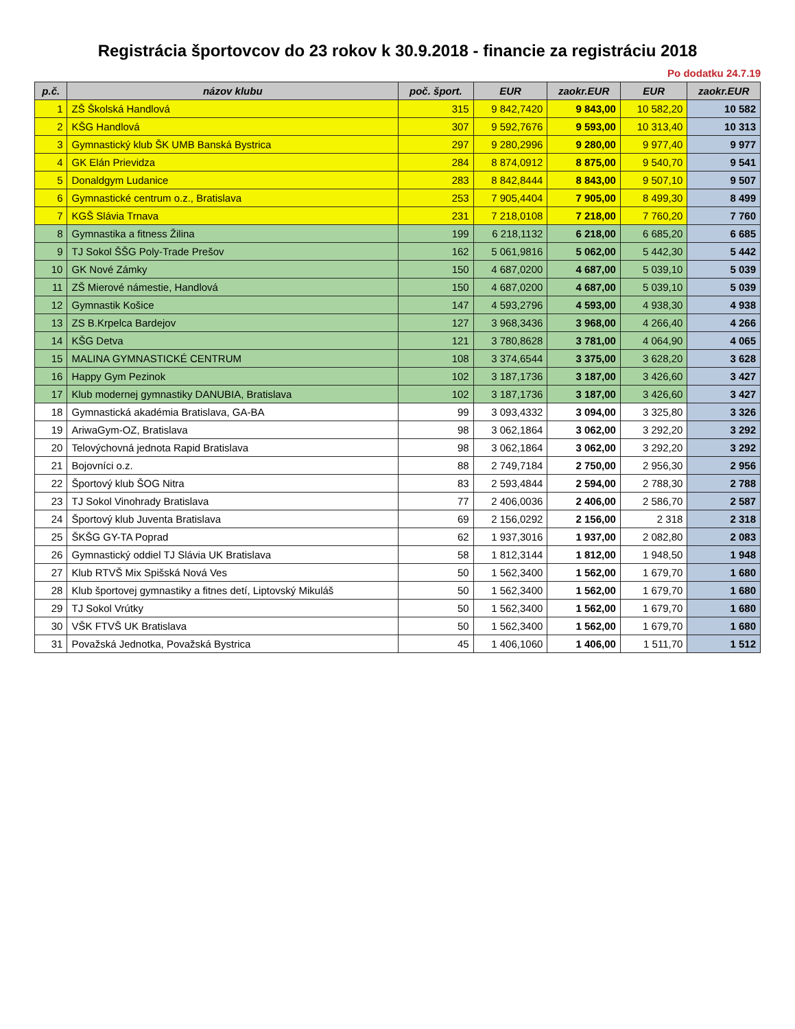Registrácia športovcov do 23 rokov k 30.9.2018 - financie za registráciu 2018
Po dodatku 24.7.19
| p.č. | názov klubu | poč. šport. | EUR | zaokr.EUR | EUR | zaokr.EUR |
| --- | --- | --- | --- | --- | --- | --- |
| 1 | ZŠ Školská Handlová | 315 | 9 842,7420 | 9 843,00 | 10 582,20 | 10 582 |
| 2 | KŠG Handlová | 307 | 9 592,7676 | 9 593,00 | 10 313,40 | 10 313 |
| 3 | Gymnastický klub ŠK UMB Banská Bystrica | 297 | 9 280,2996 | 9 280,00 | 9 977,40 | 9 977 |
| 4 | GK Elán Prievidza | 284 | 8 874,0912 | 8 875,00 | 9 540,70 | 9 541 |
| 5 | Donaldgym Ludanice | 283 | 8 842,8444 | 8 843,00 | 9 507,10 | 9 507 |
| 6 | Gymnastické centrum o.z., Bratislava | 253 | 7 905,4404 | 7 905,00 | 8 499,30 | 8 499 |
| 7 | KGŠ Slávia Trnava | 231 | 7 218,0108 | 7 218,00 | 7 760,20 | 7 760 |
| 8 | Gymnastika a fitness Žilina | 199 | 6 218,1132 | 6 218,00 | 6 685,20 | 6 685 |
| 9 | TJ Sokol ŠŠG Poly-Trade Prešov | 162 | 5 061,9816 | 5 062,00 | 5 442,30 | 5 442 |
| 10 | GK Nové Zámky | 150 | 4 687,0200 | 4 687,00 | 5 039,10 | 5 039 |
| 11 | ZŠ Mierové námestie, Handlová | 150 | 4 687,0200 | 4 687,00 | 5 039,10 | 5 039 |
| 12 | Gymnastik Košice | 147 | 4 593,2796 | 4 593,00 | 4 938,30 | 4 938 |
| 13 | ZS B.Krpelca Bardejov | 127 | 3 968,3436 | 3 968,00 | 4 266,40 | 4 266 |
| 14 | KŠG Detva | 121 | 3 780,8628 | 3 781,00 | 4 064,90 | 4 065 |
| 15 | MALINA GYMNASTICKÉ CENTRUM | 108 | 3 374,6544 | 3 375,00 | 3 628,20 | 3 628 |
| 16 | Happy Gym Pezinok | 102 | 3 187,1736 | 3 187,00 | 3 426,60 | 3 427 |
| 17 | Klub modernej gymnastiky DANUBIA, Bratislava | 102 | 3 187,1736 | 3 187,00 | 3 426,60 | 3 427 |
| 18 | Gymnastická akadémia Bratislava, GA-BA | 99 | 3 093,4332 | 3 094,00 | 3 325,80 | 3 326 |
| 19 | AriwaGym-OZ, Bratislava | 98 | 3 062,1864 | 3 062,00 | 3 292,20 | 3 292 |
| 20 | Telovýchovná jednota Rapid Bratislava | 98 | 3 062,1864 | 3 062,00 | 3 292,20 | 3 292 |
| 21 | Bojovníci o.z. | 88 | 2 749,7184 | 2 750,00 | 2 956,30 | 2 956 |
| 22 | Športový klub ŠOG Nitra | 83 | 2 593,4844 | 2 594,00 | 2 788,30 | 2 788 |
| 23 | TJ Sokol Vinohrady Bratislava | 77 | 2 406,0036 | 2 406,00 | 2 586,70 | 2 587 |
| 24 | Športový klub Juventa Bratislava | 69 | 2 156,0292 | 2 156,00 | 2 318 | 2 318 |
| 25 | ŠKŠG GY-TA Poprad | 62 | 1 937,3016 | 1 937,00 | 2 082,80 | 2 083 |
| 26 | Gymnastický oddiel TJ Slávia UK Bratislava | 58 | 1 812,3144 | 1 812,00 | 1 948,50 | 1 948 |
| 27 | Klub RTVŠ Mix Spišská Nová Ves | 50 | 1 562,3400 | 1 562,00 | 1 679,70 | 1 680 |
| 28 | Klub športovej gymnastiky a fitnes detí, Liptovský Mikuláš | 50 | 1 562,3400 | 1 562,00 | 1 679,70 | 1 680 |
| 29 | TJ Sokol Vrútky | 50 | 1 562,3400 | 1 562,00 | 1 679,70 | 1 680 |
| 30 | VŠK FTVŠ UK Bratislava | 50 | 1 562,3400 | 1 562,00 | 1 679,70 | 1 680 |
| 31 | Považská Jednotka, Považská Bystrica | 45 | 1 406,1060 | 1 406,00 | 1 511,70 | 1 512 |